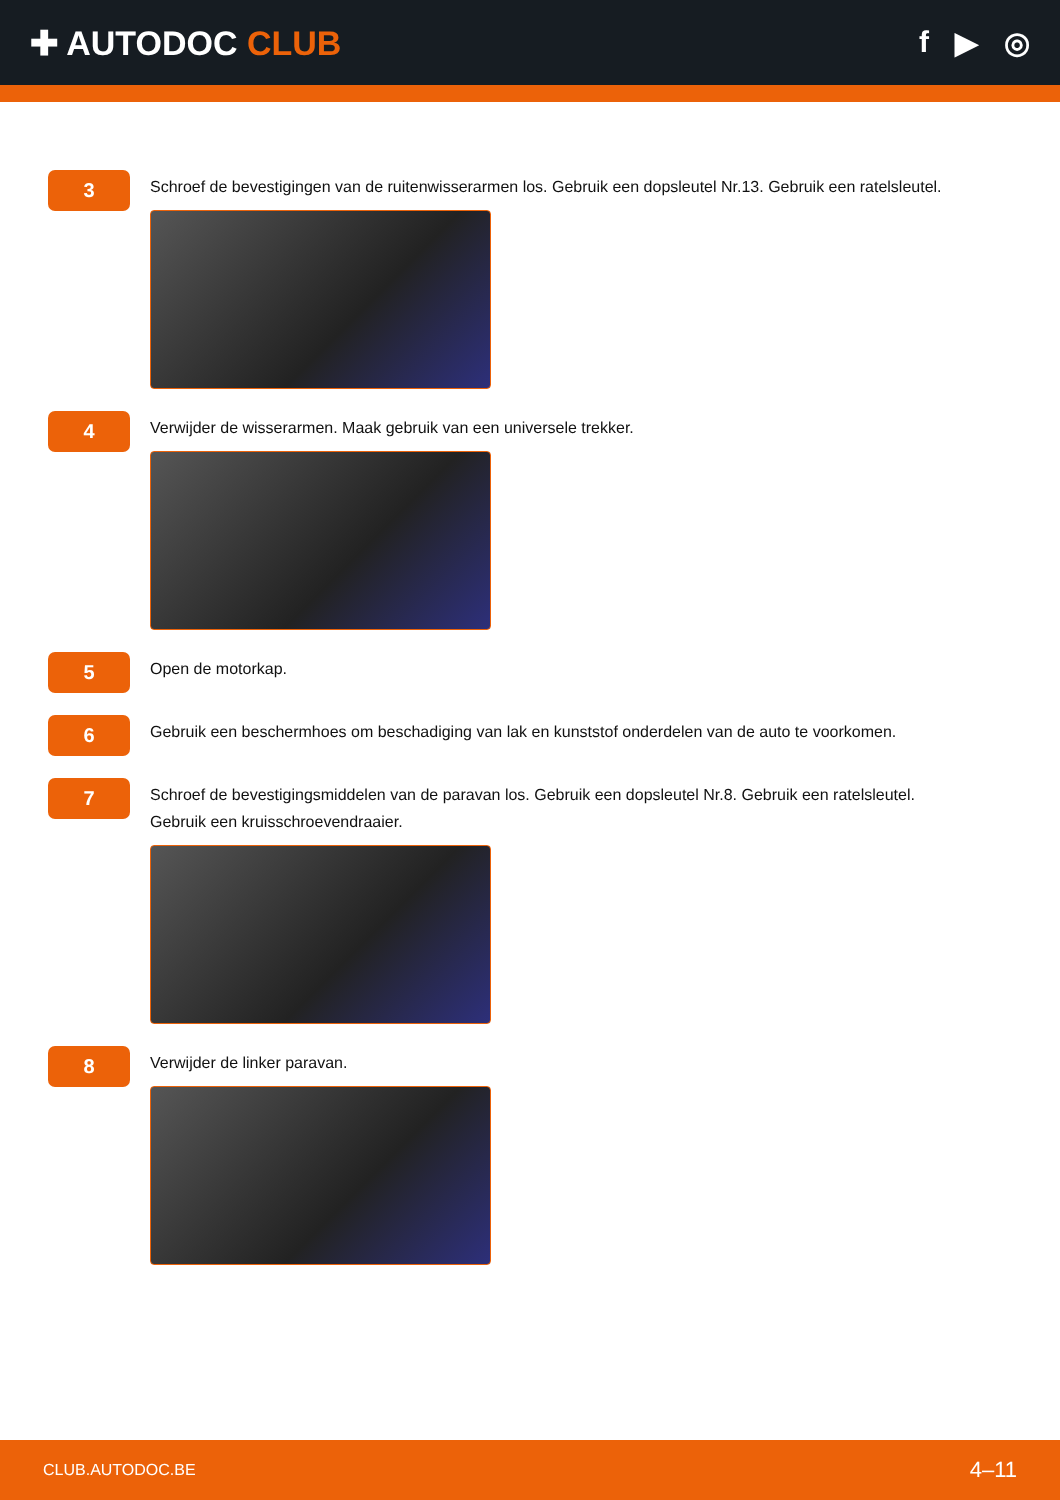✚ AUTODOC CLUB f ▶ ◎
3
Schroef de bevestigingen van de ruitenwisserarmen los. Gebruik een dopsleutel Nr.13. Gebruik een ratelsleutel.
4
Verwijder de wisserarmen. Maak gebruik van een universele trekker.
5
Open de motorkap.
6
Gebruik een beschermhoes om beschadiging van lak en kunststof onderdelen van de auto te voorkomen.
7
Schroef de bevestigingsmiddelen van de paravan los. Gebruik een dopsleutel Nr.8. Gebruik een ratelsleutel.
Gebruik een kruisschroevendraaier.
8
Verwijder de linker paravan.
CLUB.AUTODOC.BE 4–11